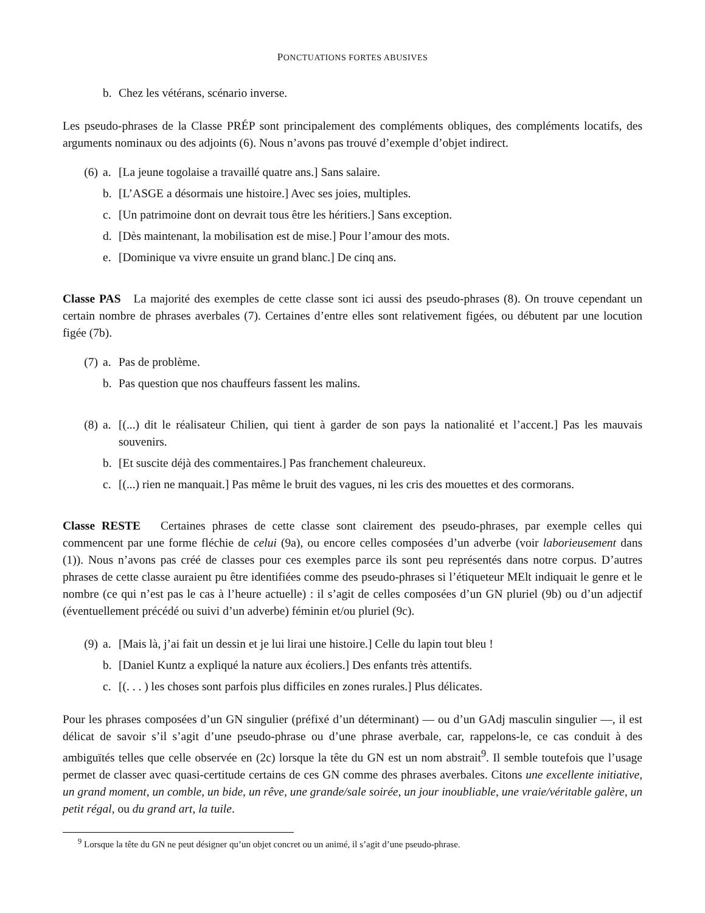PONCTUATIONS FORTES ABUSIVES
b. Chez les vétérans, scénario inverse.
Les pseudo-phrases de la Classe PRÉP sont principalement des compléments obliques, des compléments locatifs, des arguments nominaux ou des adjoints (6). Nous n’avons pas trouvé d’exemple d’objet indirect.
(6) a. [La jeune togolaise a travaillé quatre ans.] Sans salaire.
b. [L’ASGE a désormais une histoire.] Avec ses joies, multiples.
c. [Un patrimoine dont on devrait tous être les héritiers.] Sans exception.
d. [Dès maintenant, la mobilisation est de mise.] Pour l’amour des mots.
e. [Dominique va vivre ensuite un grand blanc.] De cinq ans.
Classe PAS La majorité des exemples de cette classe sont ici aussi des pseudo-phrases (8). On trouve cependant un certain nombre de phrases averbales (7). Certaines d’entre elles sont relativement figées, ou débutent par une locution figée (7b).
(7) a. Pas de problème.
b. Pas question que nos chauffeurs fassent les malins.
(8) a. [(...) dit le réalisateur Chilien, qui tient à garder de son pays la nationalité et l’accent.] Pas les mauvais souvenirs.
b. [Et suscite déjà des commentaires.] Pas franchement chaleureux.
c. [(...) rien ne manquait.] Pas même le bruit des vagues, ni les cris des mouettes et des cormorans.
Classe RESTE Certaines phrases de cette classe sont clairement des pseudo-phrases, par exemple celles qui commencent par une forme fléchie de celui (9a), ou encore celles composées d’un adverbe (voir laborieusement dans (1)). Nous n’avons pas créé de classes pour ces exemples parce ils sont peu représentés dans notre corpus. D’autres phrases de cette classe auraient pu être identifiées comme des pseudo-phrases si l’étiqueteur MElt indiquait le genre et le nombre (ce qui n’est pas le cas à l’heure actuelle) : il s’agit de celles composées d’un GN pluriel (9b) ou d’un adjectif (éventuellement précédé ou suivi d’un adverbe) féminin et/ou pluriel (9c).
(9) a. [Mais là, j’ai fait un dessin et je lui lirai une histoire.] Celle du lapin tout bleu !
b. [Daniel Kuntz a expliqué la nature aux écoliers.] Des enfants très attentifs.
c. [(. . . ) les choses sont parfois plus difficiles en zones rurales.] Plus délicates.
Pour les phrases composées d’un GN singulier (préfixé d’un déterminant) — ou d’un GAdj masculin singulier —, il est délicat de savoir s’il s’agit d’une pseudo-phrase ou d’une phrase averbale, car, rappelons-le, ce cas conduit à des ambiguïtés telles que celle observée en (2c) lorsque la tête du GN est un nom abstrait<sup>9</sup>. Il semble toutefois que l’usage permet de classer avec quasi-certitude certains de ces GN comme des phrases averbales. Citons une excellente initiative, un grand moment, un comble, un bide, un rêve, une grande/sale soirée, un jour inoubliable, une vraie/véritable galère, un petit régal, ou du grand art, la tuile.
<sup>9</sup> Lorsque la tête du GN ne peut désigner qu’un objet concret ou un animé, il s’agit d’une pseudo-phrase.